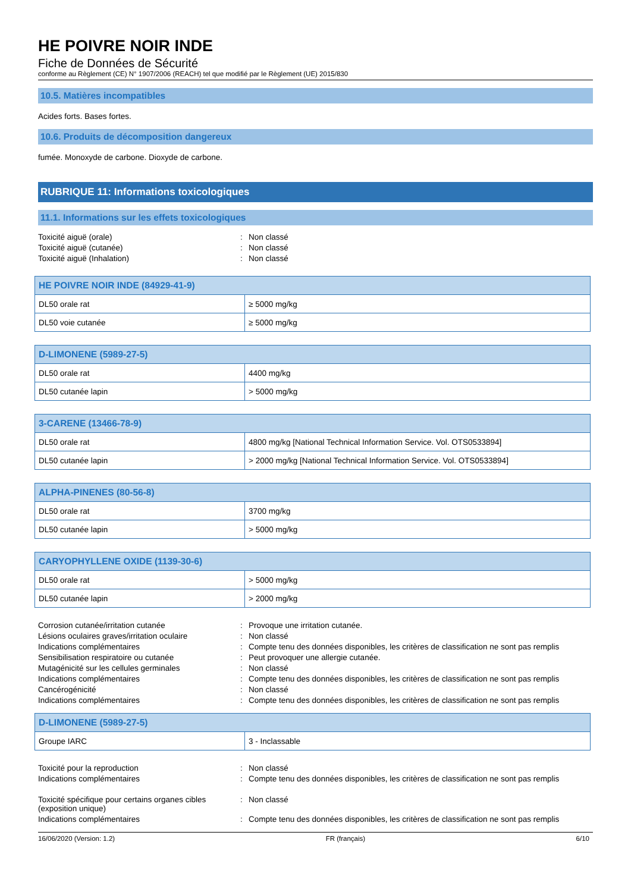HE POIVRE NOIR INDE
Fiche de Données de Sécurité
conforme au Règlement (CE) N° 1907/2006 (REACH) tel que modifié par le Règlement (UE) 2015/830
10.5. Matières incompatibles
Acides forts. Bases fortes.
10.6. Produits de décomposition dangereux
fumée. Monoxyde de carbone. Dioxyde de carbone.
RUBRIQUE 11: Informations toxicologiques
11.1. Informations sur les effets toxicologiques
Toxicité aiguë (orale)
:
Non classé
Toxicité aiguë (cutanée)
:
Non classé
Toxicité aiguë (Inhalation)
:
Non classé
| HE POIVRE NOIR INDE (84929-41-9) | |
| --- | --- |
| DL50 orale rat | ≥ 5000 mg/kg |
| DL50 voie cutanée | ≥ 5000 mg/kg |
| D-LIMONENE (5989-27-5) | |
| --- | --- |
| DL50 orale rat | 4400 mg/kg |
| DL50 cutanée lapin | > 5000 mg/kg |
| 3-CARENE (13466-78-9) | |
| --- | --- |
| DL50 orale rat | 4800 mg/kg [National Technical Information Service. Vol. OTS0533894] |
| DL50 cutanée lapin | > 2000 mg/kg [National Technical Information Service. Vol. OTS0533894] |
| ALPHA-PINENES (80-56-8) | |
| --- | --- |
| DL50 orale rat | 3700 mg/kg |
| DL50 cutanée lapin | > 5000 mg/kg |
| CARYOPHYLLENE OXIDE (1139-30-6) | |
| --- | --- |
| DL50 orale rat | > 5000 mg/kg |
| DL50 cutanée lapin | > 2000 mg/kg |
Corrosion cutanée/irritation cutanée
:
Provoque une irritation cutanée.
Lésions oculaires graves/irritation oculaire
:
Non classé
Indications complémentaires
:
Compte tenu des données disponibles, les critères de classification ne sont pas remplis
Sensibilisation respiratoire ou cutanée
:
Peut provoquer une allergie cutanée.
Mutagénicité sur les cellules germinales
:
Non classé
Indications complémentaires
:
Compte tenu des données disponibles, les critères de classification ne sont pas remplis
Cancérogénicité
:
Non classé
Indications complémentaires
:
Compte tenu des données disponibles, les critères de classification ne sont pas remplis
| D-LIMONENE (5989-27-5) | |
| --- | --- |
| Groupe IARC | 3 - Inclassable |
Toxicité pour la reproduction
:
Non classé
Indications complémentaires
:
Compte tenu des données disponibles, les critères de classification ne sont pas remplis
Toxicité spécifique pour certains organes cibles (exposition unique)
:
Non classé
Indications complémentaires
:
Compte tenu des données disponibles, les critères de classification ne sont pas remplis
16/06/2020 (Version: 1.2) FR (français) 6/10